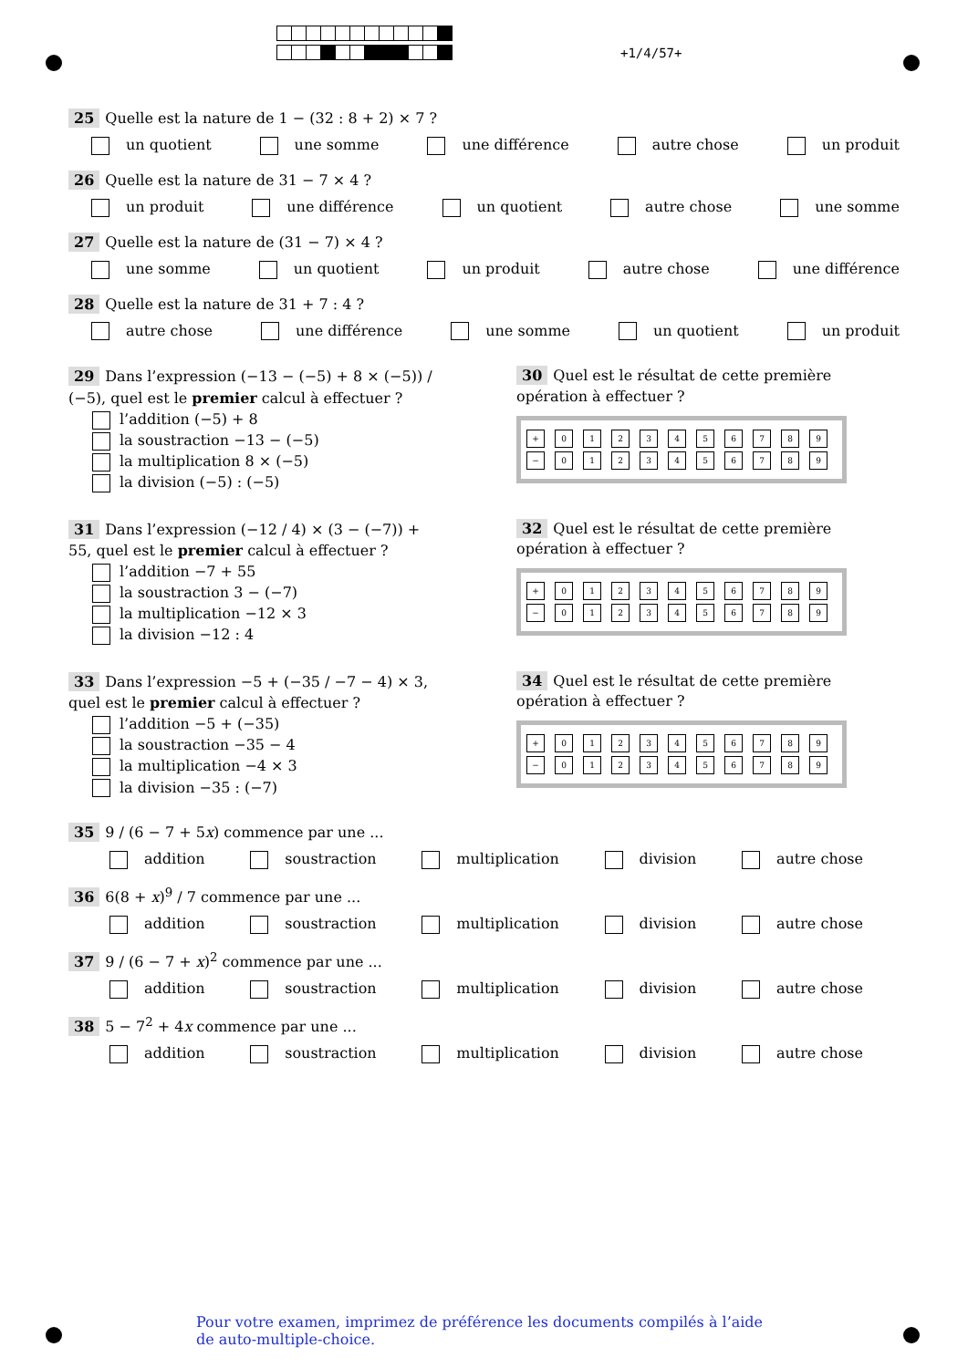+1/4/57+
25 Quelle est la nature de 1 − (32 : 8 + 2) × 7 ?
un quotient une somme une différence autre chose un produit
26 Quelle est la nature de 31 − 7 × 4 ?
un produit une différence un quotient autre chose une somme
27 Quelle est la nature de (31 − 7) × 4 ?
une somme un quotient un produit autre chose une différence
28 Quelle est la nature de 31 + 7 : 4 ?
autre chose une différence une somme un quotient un produit
29 Dans l’expression (−13 − (−5) + 8 × (−5)) / (−5), quel est le premier calcul à effectuer ?
l’addition (−5) + 8
la soustraction −13 − (−5)
la multiplication 8 × (−5)
la division (−5) : (−5)
30 Quel est le résultat de cette première opération à effectuer ?
+ 0123456789
− 0123456789
31 Dans l’expression (−12 / 4) × (3 − (−7)) + 55, quel est le premier calcul à effectuer ?
l’addition −7 + 55
la soustraction 3 − (−7)
la multiplication −12 × 3
la division −12 : 4
32 Quel est le résultat de cette première opération à effectuer ?
+ 0123456789
− 0123456789
33 Dans l’expression −5 + (−35 / −7 − 4) × 3, quel est le premier calcul à effectuer ?
l’addition −5 + (−35)
la soustraction −35 − 4
la multiplication −4 × 3
la division −35 : (−7)
34 Quel est le résultat de cette première opération à effectuer ?
+ 0123456789
− 0123456789
35 9 / (6 − 7 + 5x) commence par une ...
addition soustraction multiplication division autre chose
36 6(8 + x)<sup>9</sup> / 7 commence par une ...
addition soustraction multiplication division autre chose
37 9 / (6 − 7 + x)<sup>2</sup> commence par une ...
addition soustraction multiplication division autre chose
38 5 − 7<sup>2</sup> + 4x commence par une ...
addition soustraction multiplication division autre chose
Pour votre examen, imprimez de préférence les documents compilés à l’aide de auto-multiple-choice.